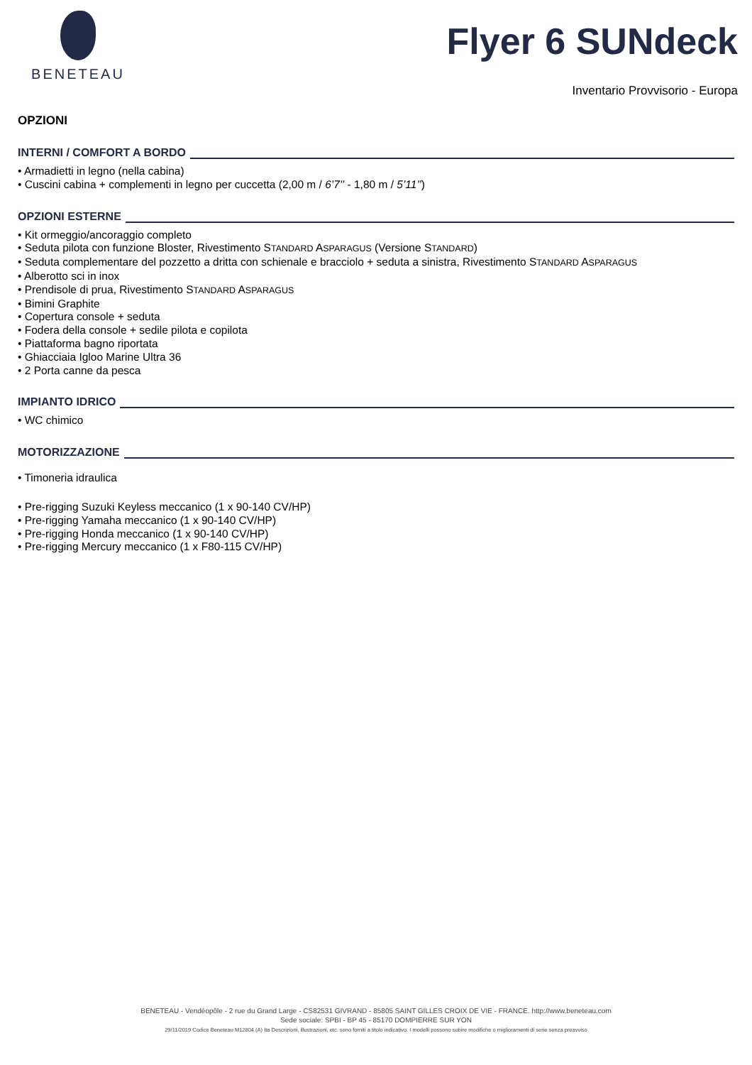BENETEAU
Flyer 6 SUNdeck
Inventario Provvisorio - Europa
OPZIONI
INTERNI / COMFORT A BORDO
• Armadietti in legno (nella cabina)
• Cuscini cabina + complementi in legno per cuccetta (2,00 m / 6’7’’ - 1,80 m / 5’11’’)
OPZIONI ESTERNE
• Kit ormeggio/ancoraggio completo
• Seduta pilota con funzione Bloster, Rivestimento STANDARD ASPARAGUS (Versione STANDARD)
• Seduta complementare del pozzetto a dritta con schienale e bracciolo + seduta a sinistra, Rivestimento STANDARD ASPARAGUS
• Alberotto sci in inox
• Prendisole di prua, Rivestimento STANDARD ASPARAGUS
• Bimini Graphite
• Copertura console + seduta
• Fodera della console + sedile pilota e copilota
• Piattaforma bagno riportata
• Ghiacciaia Igloo Marine Ultra 36
• 2 Porta canne da pesca
IMPIANTO IDRICO
• WC chimico
MOTORIZZAZIONE
• Timoneria idraulica
• Pre-rigging Suzuki Keyless meccanico (1 x 90-140 CV/HP)
• Pre-rigging Yamaha meccanico (1 x 90-140 CV/HP)
• Pre-rigging Honda meccanico (1 x 90-140 CV/HP)
• Pre-rigging Mercury meccanico (1 x F80-115 CV/HP)
BENETEAU - Vendéopôle - 2 rue du Grand Large - CS82531 GIVRAND - 85805 SAINT GILLES CROIX DE VIE - FRANCE. http://www.beneteau.com
Sede sociale: SPBI - BP 45 - 85170 DOMPIERRE SUR YON
29/11/2019 Codice Beneteau M12804 (A) Ita Descrizioni, illustrazioni, etc. sono forniti a titolo indicativo. I modelli possono subire modifiche o miglioramenti di serie senza preavviso